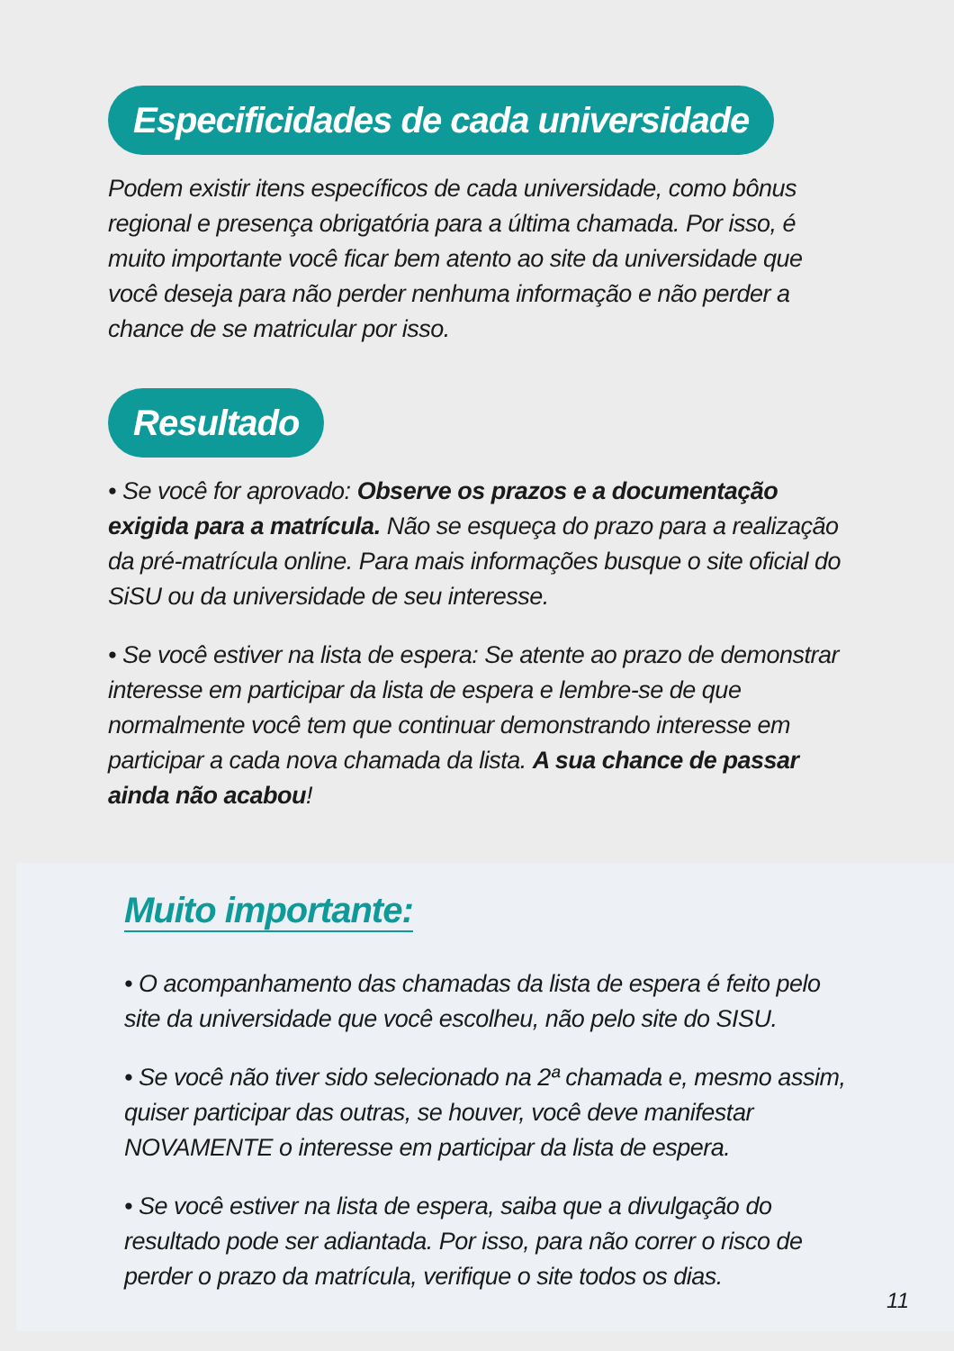Especificidades de cada universidade
Podem existir itens específicos de cada universidade, como bônus regional e presença obrigatória para a última chamada. Por isso, é muito importante você ficar bem atento ao site da universidade que você deseja para não perder nenhuma informação e não perder a chance de se matricular por isso.
Resultado
• Se você for aprovado: Observe os prazos e a documentação exigida para a matrícula. Não se esqueça do prazo para a realização da pré-matrícula online. Para mais informações busque o site oficial do SiSU ou da universidade de seu interesse.
• Se você estiver na lista de espera: Se atente ao prazo de demonstrar interesse em participar da lista de espera e lembre-se de que normalmente você tem que continuar demonstrando interesse em participar a cada nova chamada da lista. A sua chance de passar ainda não acabou!
Muito importante:
• O acompanhamento das chamadas da lista de espera é feito pelo site da universidade que você escolheu, não pelo site do SISU.
• Se você não tiver sido selecionado na 2ª chamada e, mesmo assim, quiser participar das outras, se houver, você deve manifestar NOVAMENTE o interesse em participar da lista de espera.
• Se você estiver na lista de espera, saiba que a divulgação do resultado pode ser adiantada. Por isso, para não correr o risco de perder o prazo da matrícula, verifique o site todos os dias.
11